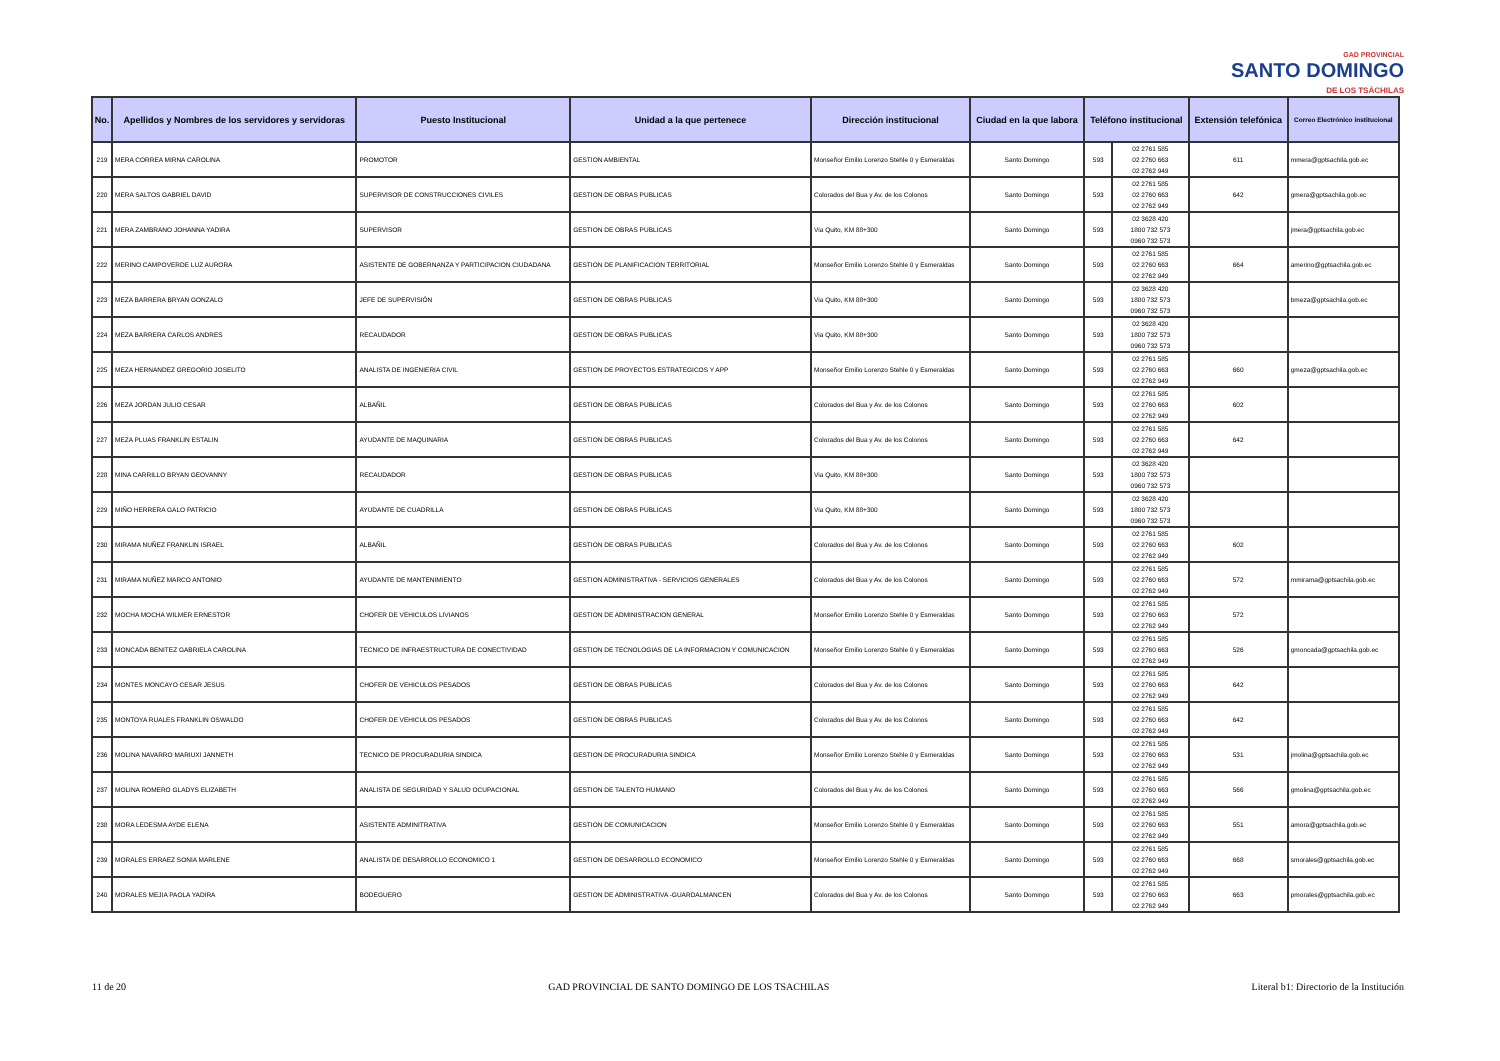GAD PROVINCIAL
SANTO DOMINGO
DE LOS TSÁCHILAS
| No. | Apellidos y Nombres de los servidores y servidoras | Puesto Institucional | Unidad a la que pertenece | Dirección institucional | Ciudad en la que labora | Teléfono institucional | | Extensión telefónica | Correo Electrónico institucional |
| --- | --- | --- | --- | --- | --- | --- | --- | --- | --- |
| 219 | MERA CORREA MIRNA CAROLINA | PROMOTOR | GESTION AMBIENTAL | Monseñor Emilio Lorenzo Stehle 0 y Esmeraldas | Santo Domingo | 593 | 02 2761 585 02 2760 663 02 2762 949 | 611 | mmera@gptsachila.gob.ec |
| 220 | MERA SALTOS GABRIEL DAVID | SUPERVISOR DE CONSTRUCCIONES CIVILES | GESTION DE OBRAS PUBLICAS | Colorados del Bua y Av. de los Colonos | Santo Domingo | 593 | 02 2761 585 02 2760 663 02 2762 949 | 642 | gmera@gptsachila.gob.ec |
| 221 | MERA ZAMBRANO JOHANNA YADIRA | SUPERVISOR | GESTION DE OBRAS PUBLICAS | Via Quito, KM 88+300 | Santo Domingo | 593 | 02 3628 420 1800 732 573 0960 732 573 | | jmera@gptsachila.gob.ec |
| 222 | MERINO CAMPOVERDE LUZ AURORA | ASISTENTE DE GOBERNANZA Y PARTICIPACION CIUDADANA | GESTION DE PLANIFICACION TERRITORIAL | Monseñor Emilio Lorenzo Stehle 0 y Esmeraldas | Santo Domingo | 593 | 02 2761 585 02 2760 663 02 2762 949 | 664 | amerino@gptsachila.gob.ec |
| 223 | MEZA BARRERA BRYAN GONZALO | JEFE DE SUPERVISIÓN | GESTION DE OBRAS PUBLICAS | Via Quito, KM 88+300 | Santo Domingo | 593 | 02 3628 420 1800 732 573 0960 732 573 | | bmeza@gptsachila.gob.ec |
| 224 | MEZA BARRERA CARLOS ANDRES | RECAUDADOR | GESTION DE OBRAS PUBLICAS | Via Quito, KM 88+300 | Santo Domingo | 593 | 02 3628 420 1800 732 573 0960 732 573 | | |
| 225 | MEZA HERNANDEZ GREGORIO JOSELITO | ANALISTA DE INGENIERIA CIVIL | GESTION DE PROYECTOS ESTRATEGICOS Y APP | Monseñor Emilio Lorenzo Stehle 0 y Esmeraldas | Santo Domingo | 593 | 02 2761 585 02 2760 663 02 2762 949 | 660 | gmeza@gptsachila.gob.ec |
| 226 | MEZA JORDAN JULIO CESAR | ALBAÑIL | GESTION DE OBRAS PUBLICAS | Colorados del Bua y Av. de los Colonos | Santo Domingo | 593 | 02 2761 585 02 2760 663 02 2762 949 | 602 | |
| 227 | MEZA PLUAS FRANKLIN ESTALIN | AYUDANTE DE MAQUINARIA | GESTION DE OBRAS PUBLICAS | Colorados del Bua y Av. de los Colonos | Santo Domingo | 593 | 02 2761 585 02 2760 663 02 2762 949 | 642 | |
| 228 | MINA CARRILLO BRYAN GEOVANNY | RECAUDADOR | GESTION DE OBRAS PUBLICAS | Via Quito, KM 88+300 | Santo Domingo | 593 | 02 3628 420 1800 732 573 0960 732 573 | | |
| 229 | MIÑO HERRERA GALO PATRICIO | AYUDANTE DE CUADRILLA | GESTION DE OBRAS PUBLICAS | Via Quito, KM 88+300 | Santo Domingo | 593 | 02 3628 420 1800 732 573 0960 732 573 | | |
| 230 | MIRAMA NUÑEZ FRANKLIN ISRAEL | ALBAÑIL | GESTION DE OBRAS PUBLICAS | Colorados del Bua y Av. de los Colonos | Santo Domingo | 593 | 02 2761 585 02 2760 663 02 2762 949 | 602 | |
| 231 | MIRAMA NUÑEZ MARCO ANTONIO | AYUDANTE DE MANTENIMIENTO | GESTION ADMINISTRATIVA - SERVICIOS GENERALES | Colorados del Bua y Av. de los Colonos | Santo Domingo | 593 | 02 2761 585 02 2760 663 02 2762 949 | 572 | mmirama@gptsachila.gob.ec |
| 232 | MOCHA MOCHA WILMER ERNESTOR | CHOFER DE VEHICULOS LIVIANOS | GESTION DE ADMINISTRACION GENERAL | Monseñor Emilio Lorenzo Stehle 0 y Esmeraldas | Santo Domingo | 593 | 02 2761 585 02 2760 663 02 2762 949 | 572 | |
| 233 | MONCADA BENITEZ GABRIELA CAROLINA | TECNICO DE INFRAESTRUCTURA DE CONECTIVIDAD | GESTION DE TECNOLOGIAS DE LA INFORMACION Y COMUNICACION | Monseñor Emilio Lorenzo Stehle 0 y Esmeraldas | Santo Domingo | 593 | 02 2761 585 02 2760 663 02 2762 949 | 526 | gmoncada@gptsachila.gob.ec |
| 234 | MONTES MONCAYO CESAR JESUS | CHOFER DE VEHICULOS PESADOS | GESTION DE OBRAS PUBLICAS | Colorados del Bua y Av. de los Colonos | Santo Domingo | 593 | 02 2761 585 02 2760 663 02 2762 949 | 642 | |
| 235 | MONTOYA RUALES FRANKLIN OSWALDO | CHOFER DE VEHICULOS PESADOS | GESTION DE OBRAS PUBLICAS | Colorados del Bua y Av. de los Colonos | Santo Domingo | 593 | 02 2761 585 02 2760 663 02 2762 949 | 642 | |
| 236 | MOLINA NAVARRO MARIUXI JANNETH | TECNICO DE PROCURADURIA SINDICA | GESTION DE PROCURADURIA SINDICA | Monseñor Emilio Lorenzo Stehle 0 y Esmeraldas | Santo Domingo | 593 | 02 2761 585 02 2760 663 02 2762 949 | 531 | jmolina@gptsachila.gob.ec |
| 237 | MOLINA ROMERO GLADYS ELIZABETH | ANALISTA DE SEGURIDAD Y SALUD OCUPACIONAL | GESTION DE TALENTO HUMANO | Colorados del Bua y Av. de los Colonos | Santo Domingo | 593 | 02 2761 585 02 2760 663 02 2762 949 | 566 | gmolina@gptsachila.gob.ec |
| 238 | MORA LEDESMA AYDE ELENA | ASISTENTE ADMINITRATIVA | GESTION DE COMUNICACION | Monseñor Emilio Lorenzo Stehle 0 y Esmeraldas | Santo Domingo | 593 | 02 2761 585 02 2760 663 02 2762 949 | 551 | amora@gptsachila.gob.ec |
| 239 | MORALES ERRAEZ SONIA MARLENE | ANALISTA DE DESARROLLO ECONOMICO 1 | GESTION DE DESARROLLO ECONOMICO | Monseñor Emilio Lorenzo Stehle 0 y Esmeraldas | Santo Domingo | 593 | 02 2761 585 02 2760 663 02 2762 949 | 668 | smorales@gptsachila.gob.ec |
| 240 | MORALES MEJIA PAOLA YADIRA | BODEGUERO | GESTION DE ADMINISTRATIVA -GUARDALMANCEN | Colorados del Bua y Av. de los Colonos | Santo Domingo | 593 | 02 2761 585 02 2760 663 02 2762 949 | 663 | pmorales@gptsachila.gob.ec |
11 de 20 GAD PROVINCIAL DE SANTO DOMINGO DE LOS TSACHILAS Literal b1: Directorio de la Institución